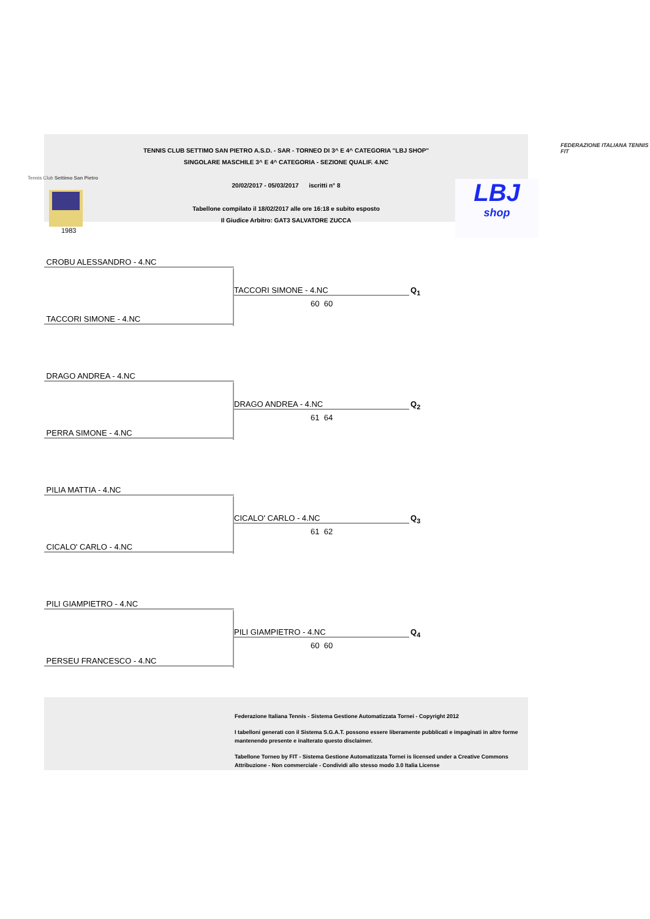TENNIS CLUB SETTIMO SAN PIETRO A.S.D. - SAR - TORNEO DI 3^ E 4^ CATEGORIA "LBJ SHOP"
SINGOLARE MASCHILE 3^ E 4^ CATEGORIA - SEZIONE QUALIF. 4.NC
20/02/2017 - 05/03/2017 iscritti n° 8
Tabellone compilato il 18/02/2017 alle ore 16:18 e subito esposto
Il Giudice Arbitro: GAT3 SALVATORE ZUCCA
Tennis Club Settimo San Pietro
1983
FEDERAZIONE ITALIANA TENNIS FIT
LBJ
shop
CROBU ALESSANDRO - 4.NC
TACCORI SIMONE - 4.NC Q<sub>1</sub>
60 60
TACCORI SIMONE - 4.NC
DRAGO ANDREA - 4.NC
DRAGO ANDREA - 4.NC Q<sub>2</sub>
61 64
PERRA SIMONE - 4.NC
PILIA MATTIA - 4.NC
CICALO' CARLO - 4.NC Q<sub>3</sub>
61 62
CICALO' CARLO - 4.NC
PILI GIAMPIETRO - 4.NC
PILI GIAMPIETRO - 4.NC Q<sub>4</sub>
60 60
PERSEU FRANCESCO - 4.NC
Federazione Italiana Tennis - Sistema Gestione Automatizzata Tornei - Copyright 2012
I tabelloni generati con il Sistema S.G.A.T. possono essere liberamente pubblicati e impaginati in altre forme mantenendo presente e inalterato questo disclaimer.
Tabellone Torneo by FIT - Sistema Gestione Automatizzata Tornei is licensed under a Creative Commons Attribuzione - Non commerciale - Condividi allo stesso modo 3.0 Italia License